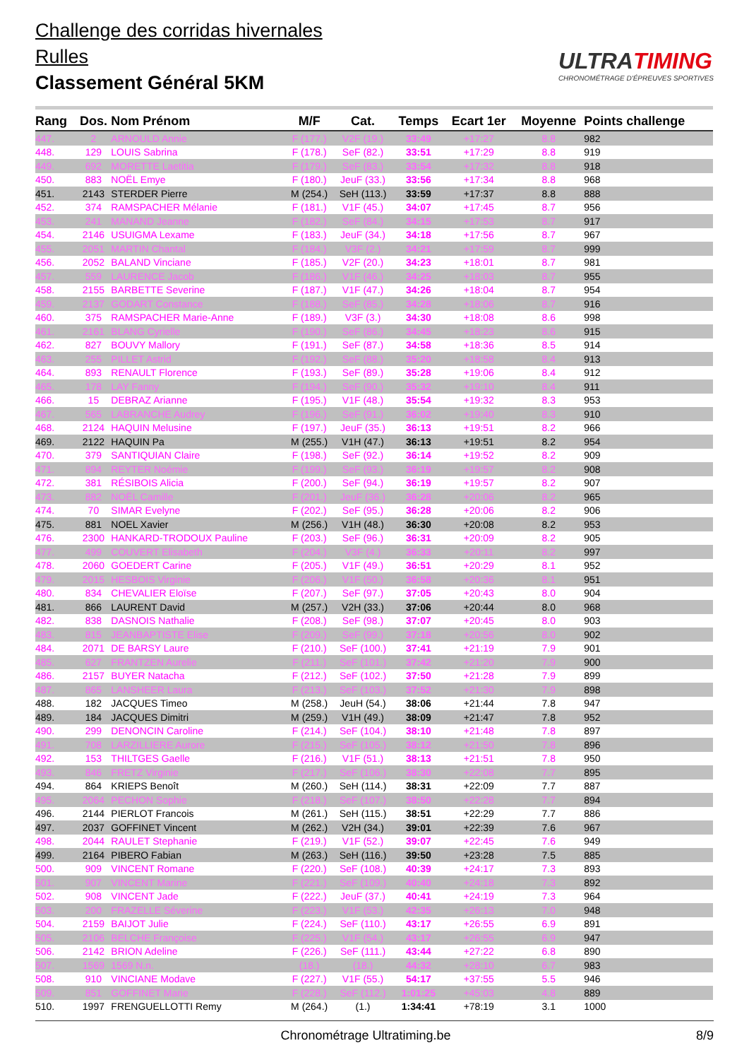Challenge des corridas hivernales
Rulles
Classement Général 5KM
ULTRATIMING
CHRONOMÉTRAGE D'ÉPREUVES SPORTIVES
| Rang | Dos. | Nom Prénom | M/F | Cat. | Temps | Ecart 1er | Moyenne | Points challenge |
| --- | --- | --- | --- | --- | --- | --- | --- | --- |
| 447. | 2 | ARNOULD Annie | F (177.) | V2F (19.) | 33:49 | +17:27 | 8.8 | 982 |
| 448. | 129 | LOUIS Sabrina | F (178.) | SeF (82.) | 33:51 | +17:29 | 8.8 | 919 |
| 449. | 692 | MORETTE Laetitia | F (179.) | SeF (83.) | 33:54 | +17:32 | 8.8 | 918 |
| 450. | 883 | NOËL Emye | F (180.) | JeuF (33.) | 33:56 | +17:34 | 8.8 | 968 |
| 451. | 2143 | STERDER Pierre | M (254.) | SeH (113.) | 33:59 | +17:37 | 8.8 | 888 |
| 452. | 374 | RAMSPACHER Mélanie | F (181.) | V1F (45.) | 34:07 | +17:45 | 8.7 | 956 |
| 453. | 241 | MANAND Jeanne | F (182.) | SeF (84.) | 34:15 | +17:53 | 8.7 | 917 |
| 454. | 2146 | USUIGMA Lexame | F (183.) | JeuF (34.) | 34:18 | +17:56 | 8.7 | 967 |
| 455. | 2051 | MARTIN Chantal | F (184.) | V3F (2.) | 34:21 | +17:59 | 8.7 | 999 |
| 456. | 2052 | BALAND Vinciane | F (185.) | V2F (20.) | 34:23 | +18:01 | 8.7 | 981 |
| 457. | 559 | LAURENCE Jacob | F (186.) | V1F (46.) | 34:25 | +18:03 | 8.7 | 955 |
| 458. | 2155 | BARBETTE Severine | F (187.) | V1F (47.) | 34:26 | +18:04 | 8.7 | 954 |
| 459. | 2137 | GODART Constance | F (188.) | SeF (85.) | 34:28 | +18:06 | 8.7 | 916 |
| 460. | 375 | RAMSPACHER Marie-Anne | F (189.) | V3F (3.) | 34:30 | +18:08 | 8.6 | 998 |
| 461. | 2161 | BLANG Cyrielle | F (190.) | SeF (86.) | 34:45 | +18:23 | 8.6 | 915 |
| 462. | 827 | BOUVY Mallory | F (191.) | SeF (87.) | 34:58 | +18:36 | 8.5 | 914 |
| 463. | 255 | PILLET Astrid | F (192.) | SeF (88.) | 35:20 | +18:58 | 8.4 | 913 |
| 464. | 893 | RENAULT Florence | F (193.) | SeF (89.) | 35:28 | +19:06 | 8.4 | 912 |
| 465. | 178 | LAY Fanny | F (194.) | SeF (90.) | 35:32 | +19:10 | 8.4 | 911 |
| 466. | 15 | DEBRAZ Arianne | F (195.) | V1F (48.) | 35:54 | +19:32 | 8.3 | 953 |
| 467. | 565 | LABRANCHE Audrey | F (196.) | SeF (91.) | 36:02 | +19:40 | 8.3 | 910 |
| 468. | 2124 | HAQUIN Melusine | F (197.) | JeuF (35.) | 36:13 | +19:51 | 8.2 | 966 |
| 469. | 2122 | HAQUIN Pa | M (255.) | V1H (47.) | 36:13 | +19:51 | 8.2 | 954 |
| 470. | 379 | SANTIQUIAN Claire | F (198.) | SeF (92.) | 36:14 | +19:52 | 8.2 | 909 |
| 471. | 894 | REYTER Noémie | F (199.) | SeF (93.) | 36:19 | +19:57 | 8.2 | 908 |
| 472. | 381 | RÉSIBOIS Alicia | F (200.) | SeF (94.) | 36:19 | +19:57 | 8.2 | 907 |
| 473. | 882 | NOËL Camille | F (201.) | JeuF (36.) | 36:28 | +20:06 | 8.2 | 965 |
| 474. | 70 | SIMAR Evelyne | F (202.) | SeF (95.) | 36:28 | +20:06 | 8.2 | 906 |
| 475. | 881 | NOEL Xavier | M (256.) | V1H (48.) | 36:30 | +20:08 | 8.2 | 953 |
| 476. | 2300 | HANKARD-TRODOUX Pauline | F (203.) | SeF (96.) | 36:31 | +20:09 | 8.2 | 905 |
| 477. | 499 | COUVERT Elisabeth | F (204.) | V3F (4.) | 36:33 | +20:11 | 8.2 | 997 |
| 478. | 2060 | GOEDERT Carine | F (205.) | V1F (49.) | 36:51 | +20:29 | 8.1 | 952 |
| 479. | 2015 | HESBOIS Virginie | F (206.) | V1F (50.) | 36:58 | +20:36 | 8.1 | 951 |
| 480. | 834 | CHEVALIER Eloïse | F (207.) | SeF (97.) | 37:05 | +20:43 | 8.0 | 904 |
| 481. | 866 | LAURENT David | M (257.) | V2H (33.) | 37:06 | +20:44 | 8.0 | 968 |
| 482. | 838 | DASNOIS Nathalie | F (208.) | SeF (98.) | 37:07 | +20:45 | 8.0 | 903 |
| 483. | 815 | JEANBAPTISTE Elise | F (209.) | SeF (99.) | 37:18 | +20:56 | 8.0 | 902 |
| 484. | 2071 | DE BARSY Laure | F (210.) | SeF (100.) | 37:41 | +21:19 | 7.9 | 901 |
| 485. | 627 | FRANTZEN Aurelie | F (211.) | SeF (101.) | 37:42 | +21:20 | 7.9 | 900 |
| 486. | 2157 | BUYER Natacha | F (212.) | SeF (102.) | 37:50 | +21:28 | 7.9 | 899 |
| 487. | 865 | LANSHEER Laura | F (213.) | SeF (103.) | 37:52 | +21:30 | 7.9 | 898 |
| 488. | 182 | JACQUES Timeo | M (258.) | JeuH (54.) | 38:06 | +21:44 | 7.8 | 947 |
| 489. | 184 | JACQUES Dimitri | M (259.) | V1H (49.) | 38:09 | +21:47 | 7.8 | 952 |
| 490. | 299 | DENONCIN Caroline | F (214.) | SeF (104.) | 38:10 | +21:48 | 7.8 | 897 |
| 491. | 708 | LARZILLIERE Aurore | F (215.) | SeF (105.) | 38:12 | +21:50 | 7.8 | 896 |
| 492. | 153 | THILTGES Gaelle | F (216.) | V1F (51.) | 38:13 | +21:51 | 7.8 | 950 |
| 493. | 846 | FRETZ Virginie | F (217.) | SeF (106.) | 38:30 | +22:08 | 7.7 | 895 |
| 494. | 864 | KRIEPS Benoît | M (260.) | SeH (114.) | 38:31 | +22:09 | 7.7 | 887 |
| 495. | 2064 | PECHON Sophie | F (218.) | SeF (107.) | 38:50 | +22:28 | 7.7 | 894 |
| 496. | 2144 | PIERLOT Francois | M (261.) | SeH (115.) | 38:51 | +22:29 | 7.7 | 886 |
| 497. | 2037 | GOFFINET Vincent | M (262.) | V2H (34.) | 39:01 | +22:39 | 7.6 | 967 |
| 498. | 2044 | RAULET Stephanie | F (219.) | V1F (52.) | 39:07 | +22:45 | 7.6 | 949 |
| 499. | 2164 | PIBERO Fabian | M (263.) | SeH (116.) | 39:50 | +23:28 | 7.5 | 885 |
| 500. | 909 | VINCENT Romane | F (220.) | SeF (108.) | 40:39 | +24:17 | 7.3 | 893 |
| 501. | 907 | VINCENT Marine | F (221.) | SeF (109.) | 40:40 | +24:18 | 7.3 | 892 |
| 502. | 908 | VINCENT Jade | F (222.) | JeuF (37.) | 40:41 | +24:19 | 7.3 | 964 |
| 503. | 200 | FRAZELLE Séverine | F (223.) | V1F (53.) | 42:35 | +26:13 | 7.0 | 948 |
| 504. | 2159 | BAIJOT Julie | F (224.) | SeF (110.) | 43:17 | +26:55 | 6.9 | 891 |
| 505. | 2106 | BELCHE Françoise | F (225.) | V1F (54.) | 43:17 | +26:55 | 6.9 | 947 |
| 506. | 2142 | BRION Adeline | F (226.) | SeF (111.) | 43:44 | +27:22 | 6.8 | 890 |
| 507. | 1569 | 1569 N.n. | (18.) | (18.) | 44:32 | +28:10 | 6.7 | 983 |
| 508. | 910 | VINCIANE Modave | F (227.) | V1F (55.) | 54:17 | +37:55 | 5.5 | 946 |
| 509. | 851 | GOFFINET Marie | F (228.) | SeF (112.) | 1:01:25 | +45:03 | 4.8 | 889 |
| 510. | 1997 | FRENGUELLOTTI Remy | M (264.) | (1.) | 1:34:41 | +78:19 | 3.1 | 1000 |
Chronométrage Ultratiming.be 8/9